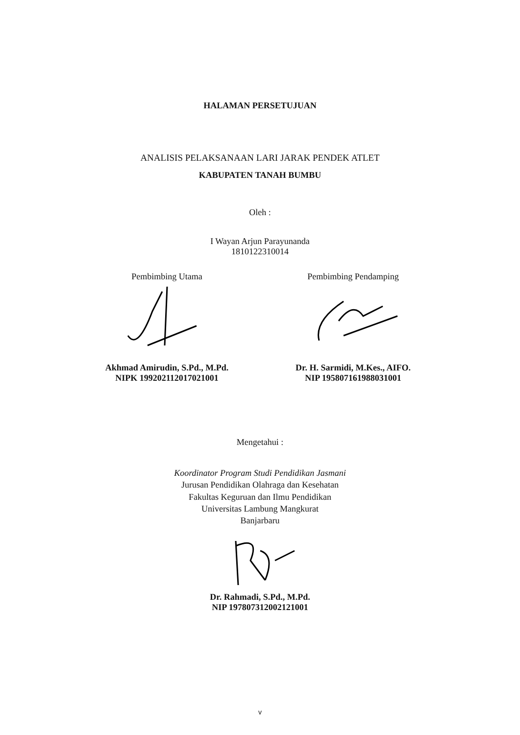HALAMAN PERSETUJUAN
ANALISIS PELAKSANAAN LARI JARAK PENDEK ATLET
KABUPATEN TANAH BUMBU
Oleh :
I Wayan Arjun Parayunanda
1810122310014
Pembimbing Utama
Akhmad Amirudin, S.Pd., M.Pd.
NIPK 199202112017021001
Pembimbing Pendamping
Dr. H. Sarmidi, M.Kes., AIFO.
NIP 195807161988031001
Mengetahui :
Koordinator Program Studi Pendidikan Jasmani
Jurusan Pendidikan Olahraga dan Kesehatan
Fakultas Keguruan dan Ilmu Pendidikan
Universitas Lambung Mangkurat
Banjarbaru
Dr. Rahmadi, S.Pd., M.Pd.
NIP 197807312002121001
v